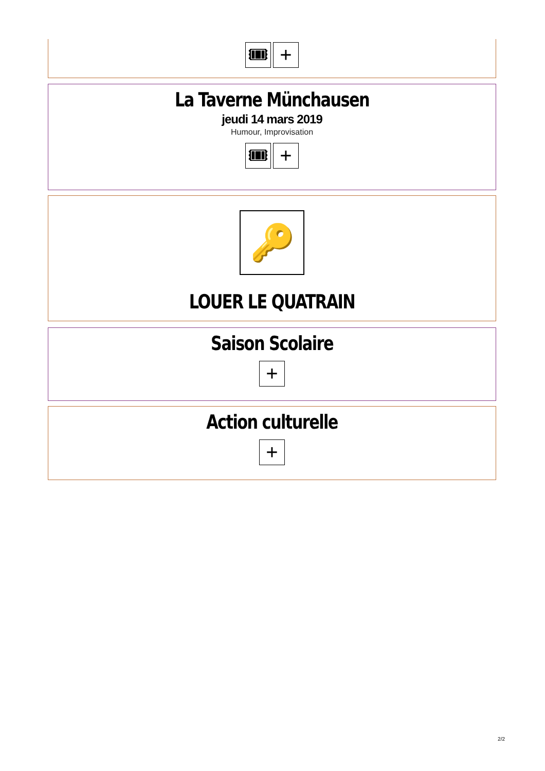🎟 +
La Taverne Münchausen
jeudi 14 mars 2019
Humour, Improvisation
🎟 +
🔑
LOUER LE QUATRAIN
Saison Scolaire
+
Action culturelle
+
2/2